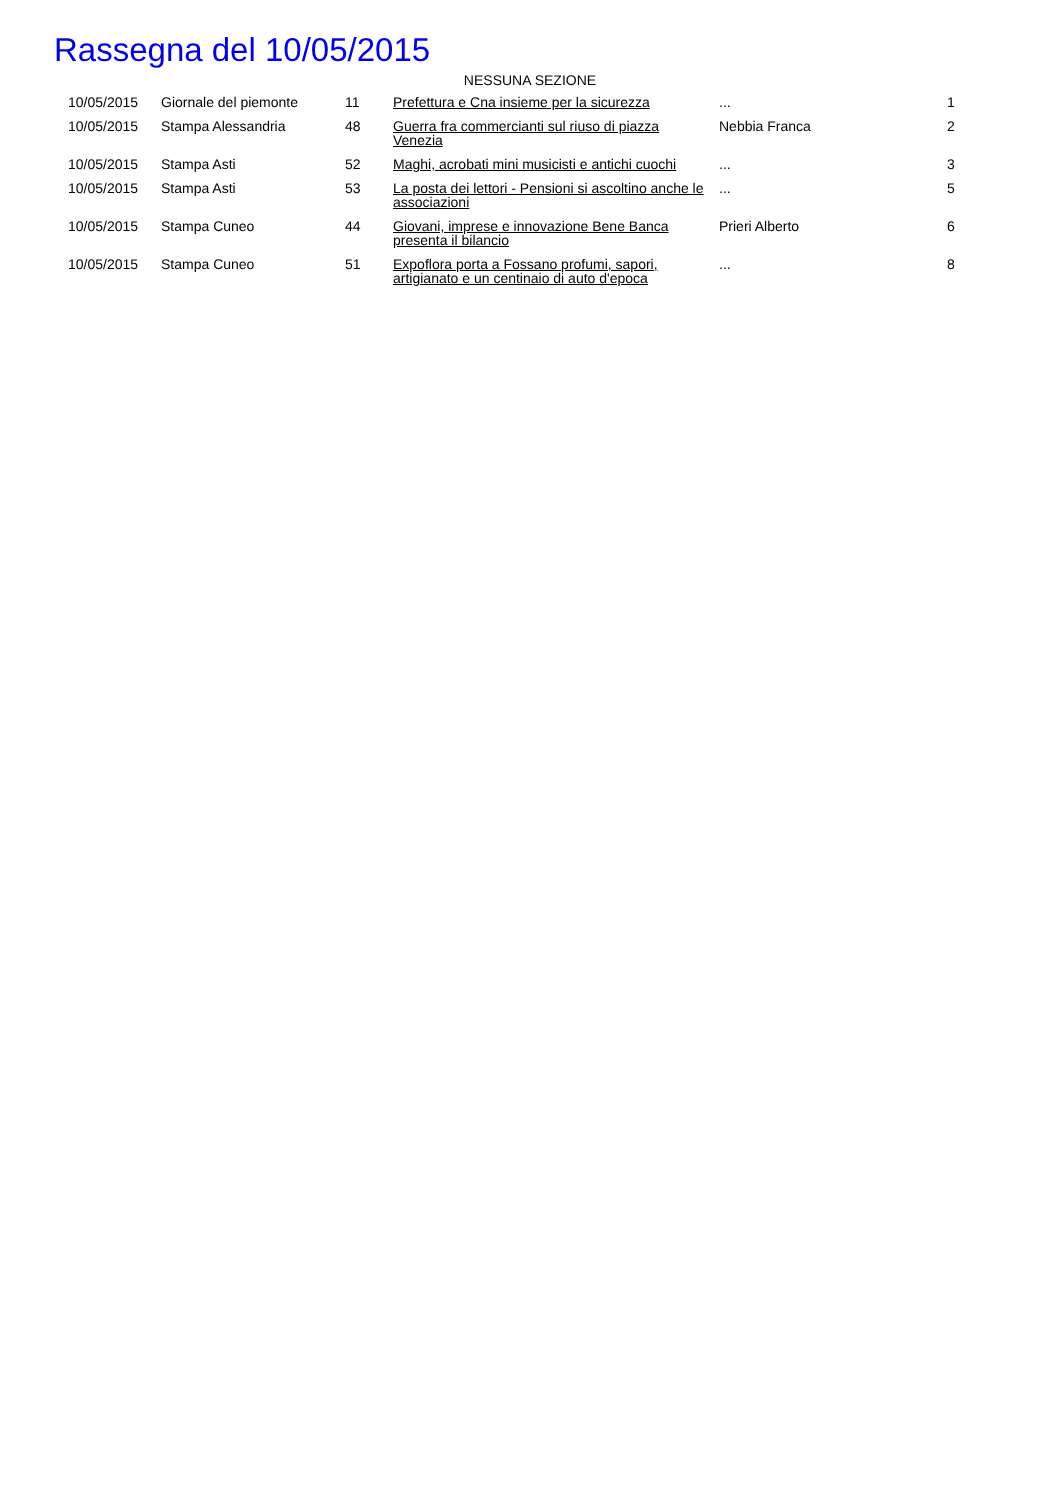Rassegna del 10/05/2015
NESSUNA SEZIONE
| 10/05/2015 | Giornale del piemonte | 11 | Prefettura e Cna insieme per la sicurezza | ... | 1 |
| 10/05/2015 | Stampa Alessandria | 48 | Guerra fra commercianti sul riuso di piazza Venezia | Nebbia Franca | 2 |
| 10/05/2015 | Stampa Asti | 52 | Maghi, acrobati mini musicisti e antichi cuochi | ... | 3 |
| 10/05/2015 | Stampa Asti | 53 | La posta dei lettori - Pensioni si ascoltino anche le associazioni | ... | 5 |
| 10/05/2015 | Stampa Cuneo | 44 | Giovani, imprese e innovazione Bene Banca presenta il bilancio | Prieri Alberto | 6 |
| 10/05/2015 | Stampa Cuneo | 51 | Expoflora porta a Fossano profumi, sapori, artigianato e un centinaio di auto d'epoca | ... | 8 |